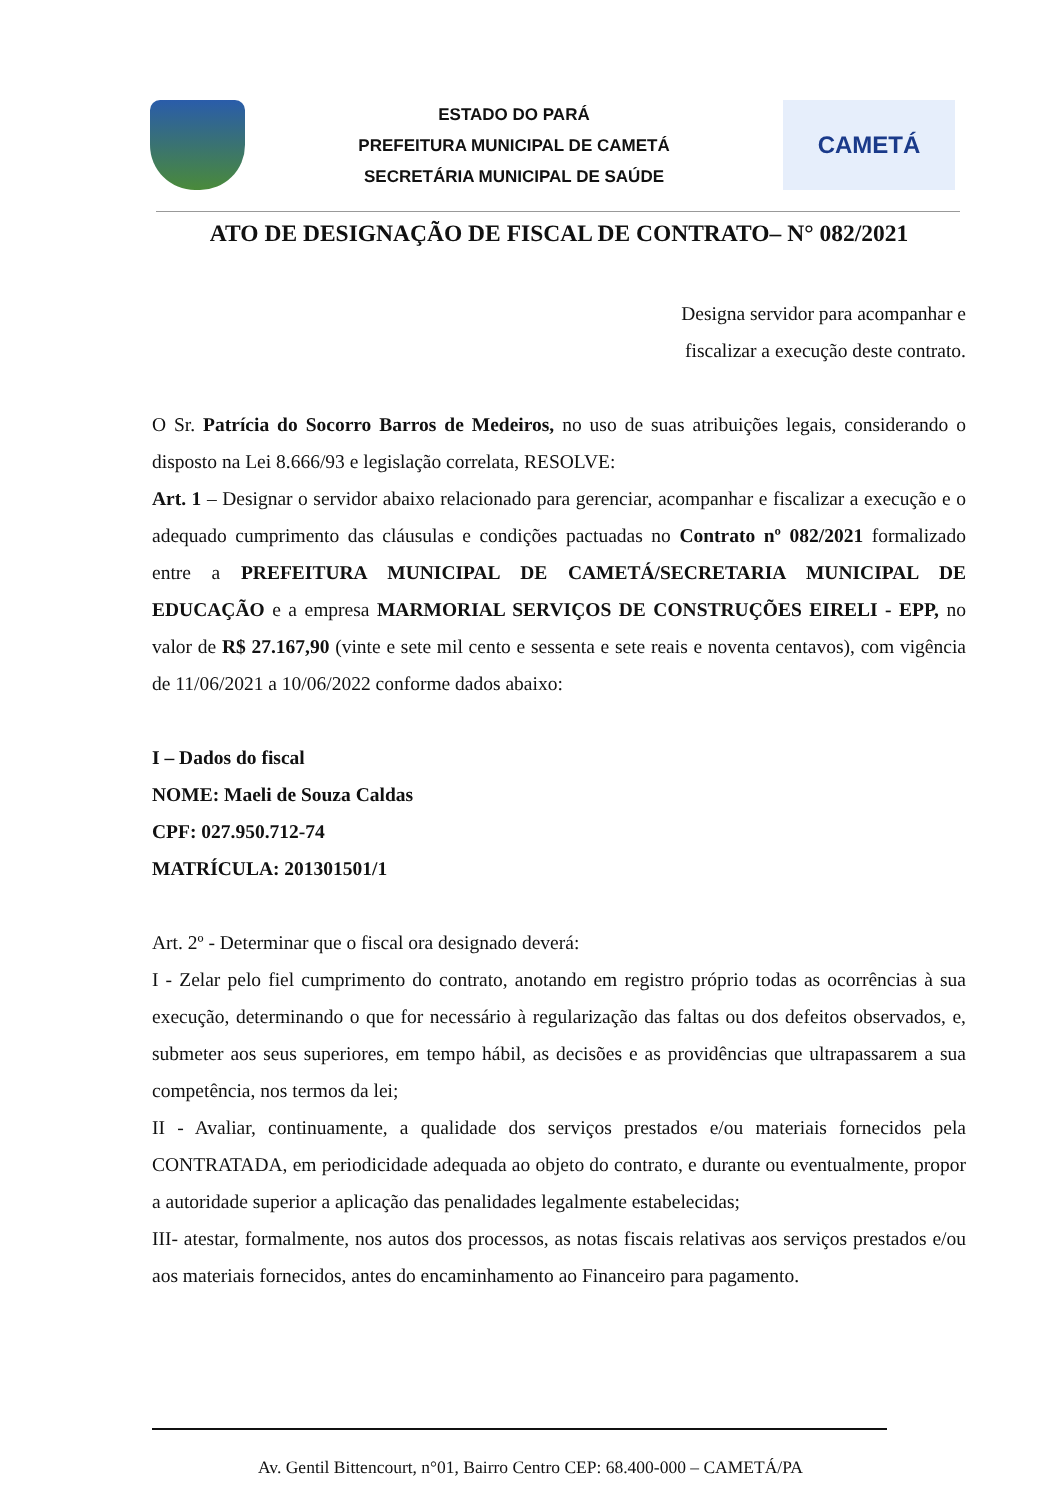ESTADO DO PARÁ
PREFEITURA MUNICIPAL DE CAMETÁ
SECRETÁRIA MUNICIPAL DE SAÚDE
CAMETÁ
ATO DE DESIGNAÇÃO DE FISCAL DE CONTRATO– N° 082/2021
Designa servidor para acompanhar e
fiscalizar a execução deste contrato.
O Sr. Patrícia do Socorro Barros de Medeiros, no uso de suas atribuições legais, considerando o disposto na Lei 8.666/93 e legislação correlata, RESOLVE:
Art. 1 – Designar o servidor abaixo relacionado para gerenciar, acompanhar e fiscalizar a execução e o adequado cumprimento das cláusulas e condições pactuadas no Contrato nº 082/2021 formalizado entre a PREFEITURA MUNICIPAL DE CAMETÁ/SECRETARIA MUNICIPAL DE EDUCAÇÃO e a empresa MARMORIAL SERVIÇOS DE CONSTRUÇÕES EIRELI - EPP, no valor de R$ 27.167,90 (vinte e sete mil cento e sessenta e sete reais e noventa centavos), com vigência de 11/06/2021 a 10/06/2022 conforme dados abaixo:
I – Dados do fiscal
NOME: Maeli de Souza Caldas
CPF: 027.950.712-74
MATRÍCULA: 201301501/1
Art. 2º - Determinar que o fiscal ora designado deverá:
I - Zelar pelo fiel cumprimento do contrato, anotando em registro próprio todas as ocorrências à sua execução, determinando o que for necessário à regularização das faltas ou dos defeitos observados, e, submeter aos seus superiores, em tempo hábil, as decisões e as providências que ultrapassarem a sua competência, nos termos da lei;
II - Avaliar, continuamente, a qualidade dos serviços prestados e/ou materiais fornecidos pela CONTRATADA, em periodicidade adequada ao objeto do contrato, e durante ou eventualmente, propor a autoridade superior a aplicação das penalidades legalmente estabelecidas;
III- atestar, formalmente, nos autos dos processos, as notas fiscais relativas aos serviços prestados e/ou aos materiais fornecidos, antes do encaminhamento ao Financeiro para pagamento.
Av. Gentil Bittencourt, n°01, Bairro Centro CEP: 68.400-000 – CAMETÁ/PA